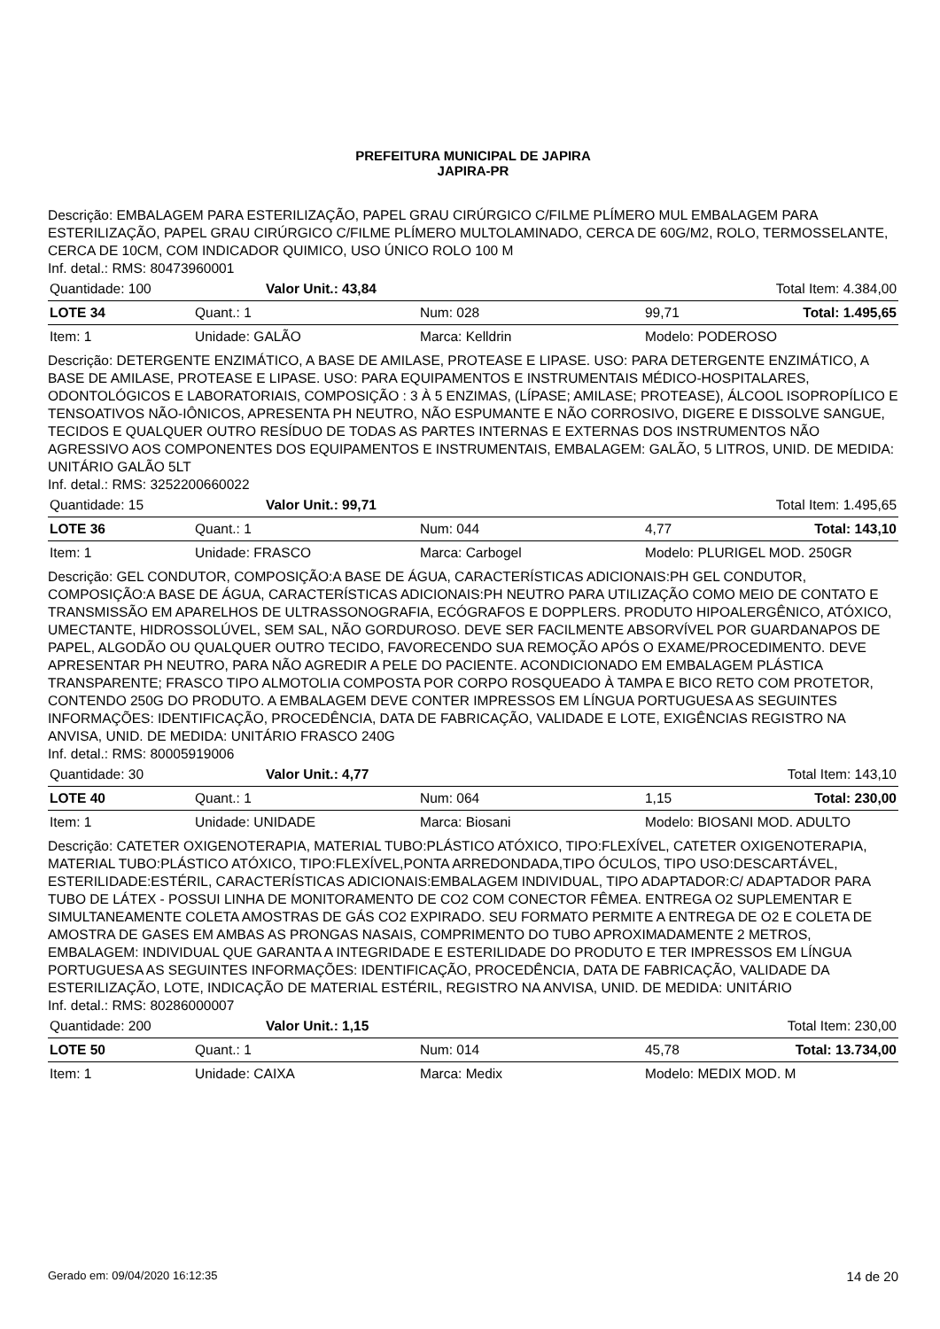PREFEITURA MUNICIPAL DE JAPIRA
JAPIRA-PR
Descrição: EMBALAGEM PARA ESTERILIZAÇÃO, PAPEL GRAU CIRÚRGICO C/FILME PLÍMERO MUL EMBALAGEM PARA ESTERILIZAÇÃO, PAPEL GRAU CIRÚRGICO C/FILME PLÍMERO MULTOLAMINADO, CERCA DE 60G/M2, ROLO, TERMOSSELANTE, CERCA DE 10CM, COM INDICADOR QUIMICO, USO ÚNICO ROLO 100 M
Inf. detal.: RMS: 80473960001
| Quantidade: 100 | Valor Unit.: 43,84 | Total Item: 4.384,00 |
| LOTE 34 | Quant.: 1 | Num: 028 | 99,71 | Total: 1.495,65 |
| Item: 1 | Unidade: GALÃO | Marca: Kelldrin | Modelo: PODEROSO | |
Descrição: DETERGENTE ENZIMÁTICO, A BASE DE AMILASE, PROTEASE E LIPASE. USO: PARA DETERGENTE ENZIMÁTICO, A BASE DE AMILASE, PROTEASE E LIPASE. USO: PARA EQUIPAMENTOS E INSTRUMENTAIS MÉDICO-HOSPITALARES, ODONTOLÓGICOS E LABORATORIAIS, COMPOSIÇÃO : 3 À 5 ENZIMAS, (LÍPASE; AMILASE; PROTEASE), ÁLCOOL ISOPROPÍLICO E TENSOATIVOS NÃO-IÔNICOS, APRESENTA PH NEUTRO, NÃO ESPUMANTE E NÃO CORROSIVO, DIGERE E DISSOLVE SANGUE, TECIDOS E QUALQUER OUTRO RESÍDUO DE TODAS AS PARTES INTERNAS E EXTERNAS DOS INSTRUMENTOS NÃO AGRESSIVO AOS COMPONENTES DOS EQUIPAMENTOS E INSTRUMENTAIS, EMBALAGEM: GALÃO, 5 LITROS, UNID. DE MEDIDA: UNITÁRIO GALÃO 5LT
Inf. detal.: RMS: 3252200660022
| Quantidade: 15 | Valor Unit.: 99,71 | Total Item: 1.495,65 |
| LOTE 36 | Quant.: 1 | Num: 044 | 4,77 | Total: 143,10 |
| Item: 1 | Unidade: FRASCO | Marca: Carbogel | Modelo: PLURIGEL MOD. 250GR | |
Descrição: GEL CONDUTOR, COMPOSIÇÃO:A BASE DE ÁGUA, CARACTERÍSTICAS ADICIONAIS:PH GEL CONDUTOR, COMPOSIÇÃO:A BASE DE ÁGUA, CARACTERÍSTICAS ADICIONAIS:PH NEUTRO PARA UTILIZAÇÃO COMO MEIO DE CONTATO E TRANSMISSÃO EM APARELHOS DE ULTRASSONOGRAFIA, ECÓGRAFOS E DOPPLERS. PRODUTO HIPOALERGÊNICO, ATÓXICO, UMECTANTE, HIDROSSOLÚVEL, SEM SAL, NÃO GORDUROSO. DEVE SER FACILMENTE ABSORVÍVEL POR GUARDANAPOS DE PAPEL, ALGODÃO OU QUALQUER OUTRO TECIDO, FAVORECENDO SUA REMOÇÃO APÓS O EXAME/PROCEDIMENTO. DEVE APRESENTAR PH NEUTRO, PARA NÃO AGREDIR A PELE DO PACIENTE. ACONDICIONADO EM EMBALAGEM PLÁSTICA TRANSPARENTE; FRASCO TIPO ALMOTOLIA COMPOSTA POR CORPO ROSQUEADO À TAMPA E BICO RETO COM PROTETOR, CONTENDO 250G DO PRODUTO. A EMBALAGEM DEVE CONTER IMPRESSOS EM LÍNGUA PORTUGUESA AS SEGUINTES INFORMAÇÕES: IDENTIFICAÇÃO, PROCEDÊNCIA, DATA DE FABRICAÇÃO, VALIDADE E LOTE, EXIGÊNCIAS REGISTRO NA ANVISA, UNID. DE MEDIDA: UNITÁRIO FRASCO 240G
Inf. detal.: RMS: 80005919006
| Quantidade: 30 | Valor Unit.: 4,77 | Total Item: 143,10 |
| LOTE 40 | Quant.: 1 | Num: 064 | 1,15 | Total: 230,00 |
| Item: 1 | Unidade: UNIDADE | Marca: Biosani | Modelo: BIOSANI MOD. ADULTO | |
Descrição: CATETER OXIGENOTERAPIA, MATERIAL TUBO:PLÁSTICO ATÓXICO, TIPO:FLEXÍVEL, CATETER OXIGENOTERAPIA, MATERIAL TUBO:PLÁSTICO ATÓXICO, TIPO:FLEXÍVEL,PONTA ARREDONDADA,TIPO ÓCULOS, TIPO USO:DESCARTÁVEL, ESTERILIDADE:ESTÉRIL, CARACTERÍSTICAS ADICIONAIS:EMBALAGEM INDIVIDUAL, TIPO ADAPTADOR:C/ ADAPTADOR PARA TUBO DE LÁTEX - POSSUI LINHA DE MONITORAMENTO DE CO2 COM CONECTOR FÊMEA. ENTREGA O2 SUPLEMENTAR E SIMULTANEAMENTE COLETA AMOSTRAS DE GÁS CO2 EXPIRADO. SEU FORMATO PERMITE A ENTREGA DE O2 E COLETA DE AMOSTRA DE GASES EM AMBAS AS PRONGAS NASAIS, COMPRIMENTO DO TUBO APROXIMADAMENTE 2 METROS, EMBALAGEM: INDIVIDUAL QUE GARANTA A INTEGRIDADE E ESTERILIDADE DO PRODUTO E TER IMPRESSOS EM LÍNGUA PORTUGUESA AS SEGUINTES INFORMAÇÕES: IDENTIFICAÇÃO, PROCEDÊNCIA, DATA DE FABRICAÇÃO, VALIDADE DA ESTERILIZAÇÃO, LOTE, INDICAÇÃO DE MATERIAL ESTÉRIL, REGISTRO NA ANVISA, UNID. DE MEDIDA: UNITÁRIO
Inf. detal.: RMS: 80286000007
| Quantidade: 200 | Valor Unit.: 1,15 | Total Item: 230,00 |
| LOTE 50 | Quant.: 1 | Num: 014 | 45,78 | Total: 13.734,00 |
| Item: 1 | Unidade: CAIXA | Marca: Medix | Modelo: MEDIX MOD. M | |
Gerado em: 09/04/2020 16:12:35 14 de 20